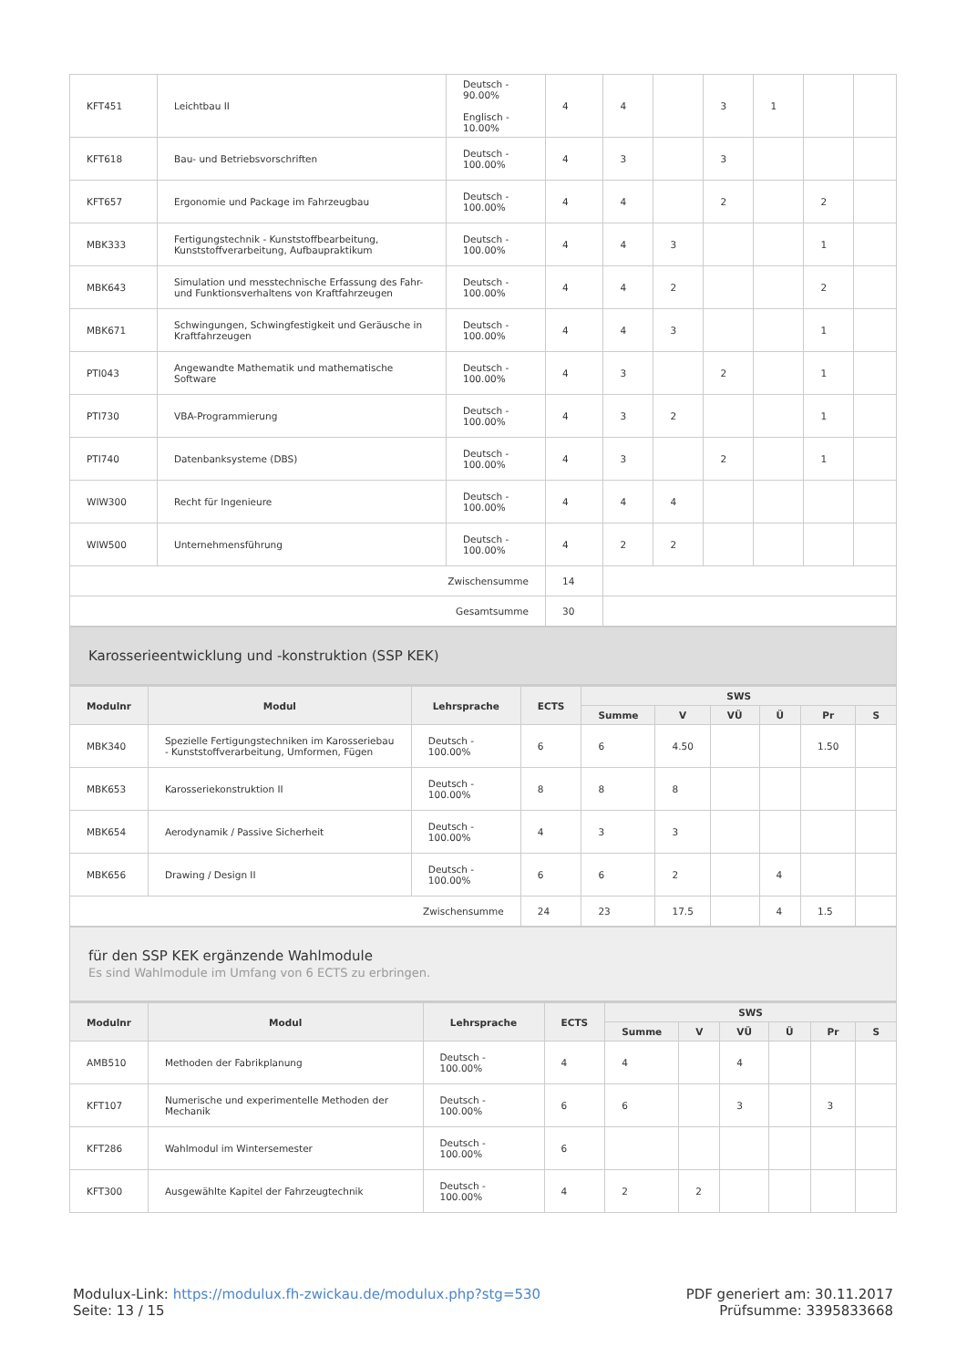| KFT451 | Leichtbau II | Deutsch - 90.00% Englisch - 10.00% | 4 | 4 | | 3 | 1 | | |
| KFT618 | Bau- und Betriebsvorschriften | Deutsch - 100.00% | 4 | 3 | | 3 | | | |
| KFT657 | Ergonomie und Package im Fahrzeugbau | Deutsch - 100.00% | 4 | 4 | | 2 | | 2 | |
| MBK333 | Fertigungstechnik - Kunststoffbearbeitung, Kunststoffverarbeitung, Aufbaupraktikum | Deutsch - 100.00% | 4 | 4 | 3 | | | 1 | |
| MBK643 | Simulation und messtechnische Erfassung des Fahr- und Funktionsverhaltens von Kraftfahrzeugen | Deutsch - 100.00% | 4 | 4 | 2 | | | 2 | |
| MBK671 | Schwingungen, Schwingfestigkeit und Geräusche in Kraftfahrzeugen | Deutsch - 100.00% | 4 | 4 | 3 | | | 1 | |
| PTI043 | Angewandte Mathematik und mathematische Software | Deutsch - 100.00% | 4 | 3 | | 2 | | 1 | |
| PTI730 | VBA-Programmierung | Deutsch - 100.00% | 4 | 3 | 2 | | | 1 | |
| PTI740 | Datenbanksysteme (DBS) | Deutsch - 100.00% | 4 | 3 | | 2 | | 1 | |
| WIW300 | Recht für Ingenieure | Deutsch - 100.00% | 4 | 4 | 4 | | | | |
| WIW500 | Unternehmensführung | Deutsch - 100.00% | 4 | 2 | 2 | | | | |
| Zwischensumme | | | 14 | | | | | | |
| Gesamtsumme | | | 30 | | | | | | |
Karosserieentwicklung und -konstruktion (SSP KEK)
| Modulnr | Modul | Lehrsprache | ECTS | SWS | | | | | |
| --- | --- | --- | --- | --- | --- | --- | --- | --- | --- |
| | | | | Summe | V | VÜ | Ü | Pr | S |
| MBK340 | Spezielle Fertigungstechniken im Karosseriebau - Kunststoffverarbeitung, Umformen, Fügen | Deutsch - 100.00% | 6 | 6 | 4.50 | | | 1.50 | |
| MBK653 | Karosseriekonstruktion II | Deutsch - 100.00% | 8 | 8 | 8 | | | | |
| MBK654 | Aerodynamik / Passive Sicherheit | Deutsch - 100.00% | 4 | 3 | 3 | | | | |
| MBK656 | Drawing / Design II | Deutsch - 100.00% | 6 | 6 | 2 | | 4 | | |
| Zwischensumme | | | 24 | 23 | 17.5 | | 4 | 1.5 | |
für den SSP KEK ergänzende Wahlmodule
Es sind Wahlmodule im Umfang von 6 ECTS zu erbringen.
| Modulnr | Modul | Lehrsprache | ECTS | SWS | | | | | |
| --- | --- | --- | --- | --- | --- | --- | --- | --- | --- |
| | | | | Summe | V | VÜ | Ü | Pr | S |
| AMB510 | Methoden der Fabrikplanung | Deutsch - 100.00% | 4 | 4 | | 4 | | | |
| KFT107 | Numerische und experimentelle Methoden der Mechanik | Deutsch - 100.00% | 6 | 6 | | 3 | | 3 | |
| KFT286 | Wahlmodul im Wintersemester | Deutsch - 100.00% | 6 | | | | | | |
| KFT300 | Ausgewählte Kapitel der Fahrzeugtechnik | Deutsch - 100.00% | 4 | 2 | 2 | | | | |
Modulux-Link: https://modulux.fh-zwickau.de/modulux.php?stg=530
Seite: 13 / 15
PDF generiert am: 30.11.2017
Prüfsumme: 3395833668